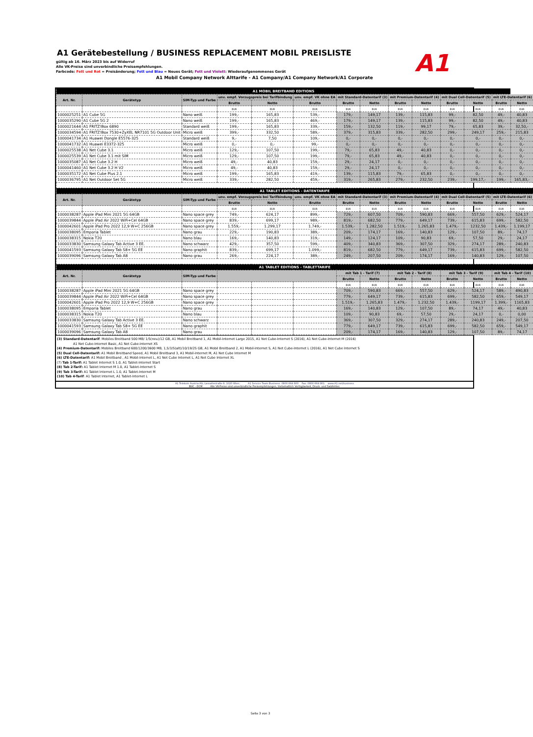A1 Gerätebestellung / BUSINESS REPLACEMENT MOBIL PREISLISTE
gültig ab 16. März 2023 bis auf Widerruf
Alle VK-Preise sind unverbindliche Preisempfehlungen.
Farbcode: Fett und Rot = Preisänderung; Fett und Blau = Neues Gerät; Fett und Violett: Wiederaufgenommenes Gerät
A1 Mobil Company Network Alttarife - A1 Company/A1 Company Network/A1 Corporate
A1
| A1 MOBIL BREITBAND EDITIONS | | | | | | | | | | | | | |
| --- | --- | --- | --- | --- | --- | --- | --- | --- | --- | --- | --- | --- | --- |
| Art. Nr. | Gerätetyp | SIM-Typ und Farbe | unv. empf. Vorzugspreis bei Tarifbindung | | unv. empf. VK ohne EA | mit Standard-Datentarif (3) | | mit Premium-Datentarif (4) | | mit Dual Cell-Datentarif (5) | | mit LTE-Datentarif (6) | |
| | | | Brutto | Netto | Brutto | Brutto | Netto | Brutto | Netto | Brutto | Netto | Brutto | Netto |
| | | | EUR | EUR | EUR | EUR | EUR | EUR | EUR | EUR | EUR | EUR | EUR |
| 1000025251 | A1 Cube 5G | Nano weiß | 199,- | 165,83 | 539,- | 179,- | 149,17 | 139,- | 115,83 | 99,- | 82,50 | 49,- | 40,83 |
| 1000035290 | A1 Cube 5G 2 | Nano weiß | 199,- | 165,83 | 469,- | 179,- | 149,17 | 139,- | 115,83 | 99,- | 82,50 | 49,- | 40,83 |
| 1000021644 | A1 FRITZ!Box 6890 | Standard weiß | 199,- | 165,83 | 339,- | 159,- | 132,50 | 119,- | 99,17 | 79,- | 65,83 | 39,- | 32,50,- |
| 1000034594 | A1 FRITZ!Box 7530+ZyXEL NR7101 5G Outdoor Unit | Micro weiß | 399,- | 332,50 | 589,- | 379,- | 315,83 | 339,- | 282,50 | 299,- | 249,17 | 259,- | 215,83 |
| 1000041734 | A1 Huawei Dongle E5576-325 | Standard weiß | 9,- | 7,50 | 109,- | 0,- | 0,- | 0,- | 0,- | 0,- | 0,- | 0,- | 0,- |
| 1000041732 | A1 Huawei E3372-325 | Micro weiß | 0,- | 0,- | 99,- | 0,- | 0,- | 0,- | 0,- | 0,- | 0,- | 0,- | 0,- |
| 1000025538 | A1 Net Cube 3.1 | Micro weiß | 129,- | 107,50 | 199,- | 79,- | 65,83 | 49,- | 40,83 | 0,- | 0,- | 0,- | 0,- |
| 1000025539 | A1 Net Cube 3.1 mit SIM | Micro weiß | 129,- | 107,50 | 199,- | 79,- | 65,83 | 49,- | 40,83 | 0,- | 0,- | 0,- | 0,- |
| 1000035087 | A1 Net Cube 3.2 H | Micro weiß | 49,- | 40,83 | 159,- | 29,- | 24,17 | 0,- | 0,- | 0,- | 0,- | 0,- | 0,- |
| 1000041460 | A1 Net Cube 3.2 H V2 | Micro weiß | 49,- | 40,83 | 159,- | 29,- | 24,17 | 0,- | 0,- | 0,- | 0,- | 0,- | 0,- |
| 1000035172 | A1 Net Cube Plus 2.1 | Micro weiß | 199,- | 165,83 | 419,- | 139,- | 115,83 | 79,- | 65,83 | 0,- | 0,- | 0,- | 0,- |
| 1000036795 | A1 Net Outdoor Set 5G | Micro weiß | 339,- | 282,50 | 459,- | 319,- | 265,83 | 279,- | 232,50 | 239,- | 199,17,- | 199,- | 165,83,- |
| A1 TABLET EDITIONS - DATENTARIFE | | | | | | | | | | | | | |
| Art. Nr. | Gerätetyp | SIM-Typ und Farbe | unv. empf. Vorzugspreis bei Tarifbindung | | unv. empf. VK ohne EA | mit Standard-Datentarif (3) | | mit Premium-Datentarif (4) | | mit Dual Cell-Datentarif (5) | | mit LTE-Datentarif (6) | |
| | | | Brutto | Netto | Brutto | Brutto | Netto | Brutto | Netto | Brutto | Netto | Brutto | Netto |
| | | | EUR | EUR | EUR | EUR | EUR | EUR | EUR | EUR | EUR | EUR | EUR |
| 1000038287 | Apple iPad Mini 2021 5G 64GB | Nano space grey | 749,- | 624,17 | 899,- | 729,- | 607,50 | 709,- | 590,83 | 669,- | 557,50 | 629,- | 524,17 |
| 1000039844 | Apple iPad Air 2022 WiFi+Cel 64GB | Nano space grey | 839,- | 699,17 | 989,- | 819,- | 682,50 | 779,- | 649,17 | 739,- | 615,83 | 699,- | 582,50 |
| 1000042601 | Apple iPad Pro 2022 12,9 W+C 256GB | Nano space grey | 1.559,- | 1.299,17 | 1.749,- | 1.539,- | 1.282,50 | 1.519,- | 1.265,83 | 1.479,- | 1232,50 | 1.439,- | 1.199,17 |
| 1000038095 | Emporia Tablet | Nano grau | 229,- | 190,83 | 389,- | 209,- | 174,17 | 169,- | 140,83 | 129,- | 107,50 | 89,- | 74,17 |
| 1000038315 | Nokia T20 | Nano blau | 169,- | 140,83 | 319,- | 149,- | 124,17 | 109,- | 90,83 | 69,- | 57,50 | 29,- | 24,17 |
| 1000033830 | Samsung Galaxy Tab Active 3 EE. | Nano schwarz | 429,- | 357,50 | 599,- | 409,- | 340,83 | 369,- | 307,50 | 329,- | 274,17 | 289,- | 240,83 |
| 1000041593 | Samsung Galaxy Tab S8+ 5G EE | Nano graphit | 839,- | 699,17 | 1.099,- | 819,- | 682,50 | 779,- | 649,17 | 739,- | 615,83 | 699,- | 582,50 |
| 1000039096 | Samsung Galaxy Tab A8 | Nano grau | 269,- | 224,17 | 389,- | 249,- | 207,50 | 209,- | 174,17 | 169,- | 140,83 | 129,- | 107,50 |
| A1 TABLET EDITIONS - TABLETTARIFE | | | | | | | | | | | | | |
| Art. Nr. | Gerätetyp | SIM-Typ und Farbe | | | | mit Tab 1 - Tarif (7) | | mit Tab 2 - Tarif (8) | | mit Tab 3 - Tarif (9) | | mit Tab 4 - Tarif (10) | |
| | | | | | | Brutto | Netto | Brutto | Netto | Brutto | Netto | Brutto | Netto |
| | | | | | | EUR | EUR | EUR | EUR | EUR | EUR | EUR | EUR |
| 1000038287 | Apple iPad Mini 2021 5G 64GB | Nano space grey | | | | 709,- | 590,83 | 669,- | 557,50 | 629,- | 524,17 | 589,- | 490,83 |
| 1000039844 | Apple iPad Air 2022 WiFi+Cel 64GB | Nano space grey | | | | 779,- | 649,17 | 739,- | 615,83 | 699,- | 582,50 | 659,- | 549,17 |
| 1000042601 | Apple iPad Pro 2022 12,9 W+C 256GB | Nano space grey | | | | 1.519,- | 1.265,83 | 1.479,- | 1.232,50 | 1.439,- | 1199,17 | 1.399,- | 1165,83 |
| 1000038095 | Emporia Tablet | Nano grau | | | | 169,- | 140,83 | 129,- | 107,50 | 89,- | 74,17 | 49,- | 40,83 |
| 1000038315 | Nokia T20 | Nano blau | | | | 109,- | 90,83 | 69,- | 57,50 | 29,- | 24,17 | 0,- | 0,00 |
| 1000033830 | Samsung Galaxy Tab Active 3 EE. | Nano schwarz | | | | 369,- | 307,50 | 329,- | 274,17 | 289,- | 240,83 | 249,- | 207,50 |
| 1000041593 | Samsung Galaxy Tab S8+ 5G EE | Nano graphit | | | | 779,- | 649,17 | 739,- | 615,83 | 699,- | 582,50 | 659,- | 549,17 |
| 1000039096 | Samsung Galaxy Tab A8 | Nano grau | | | | 209,- | 174,17 | 169,- | 140,83 | 129,- | 107,50 | 89,- | 74,17 |
(3) Standard-Datentarif: Mobiles Breitband 500 MB/ 1/5(neu)/12 GB, A1 Mobil Breitband 1, A1 Mobil-Internet Large 2015, A1 Net Cube-Internet S (2016), A1 Net Cube-Internet M (2016)
A1 Net Cube-Internet Basic, A1 Net Cube-Internet XS
(4) Premium-Datentarif: Mobiles Breitband 600/1200/3600 MB, 1,5/3/5(alt)/10/19/25 GB, A1 Mobil Breitband 2, A1 Mobil-Internet S, A1 Net Cube-Internet L (2016), A1 Net Cube Internet S
(5) Dual Cell-Datentarif: A1 Mobil Breitband Speed, A1 Mobil Breitband 3, A1 Mobil-Internet M, A1 Net Cube Internet M
(6) LTE-Datentarif: A1 Mobil Breitband , A1 Mobil-Internet L, A1 Net Cube Internet L, A1 Net Cube Internet XL
(7) Tab 1-Tarif: A1 Tablet Internet S 1.0, A1 Tablet-Internet Start
(8) Tab 2-Tarif: A1 Tablet Internet M 1.0, A1 Tablet-Internet S
(9) Tab 3-Tarif: A1 Tablet Internet L 1.0, A1 Tablet-Internet M
(10) Tab 4-Tarif: A1 Tablet Internet, A1 Tablet-Internet L
A1 Telekom Austria AG; Lassallestraße 9, 1020 Wien; A1 Service Team Business: 0800 664 800 Fax: 0800 664 801 www.A1.net/business
BUC - DCM Alle VK-Preise sind unverbindliche Preisempfehlungen. Vorbehaltlich Verfügbarkeit, Druck- und Satzfehler.
Seite 3 von 3